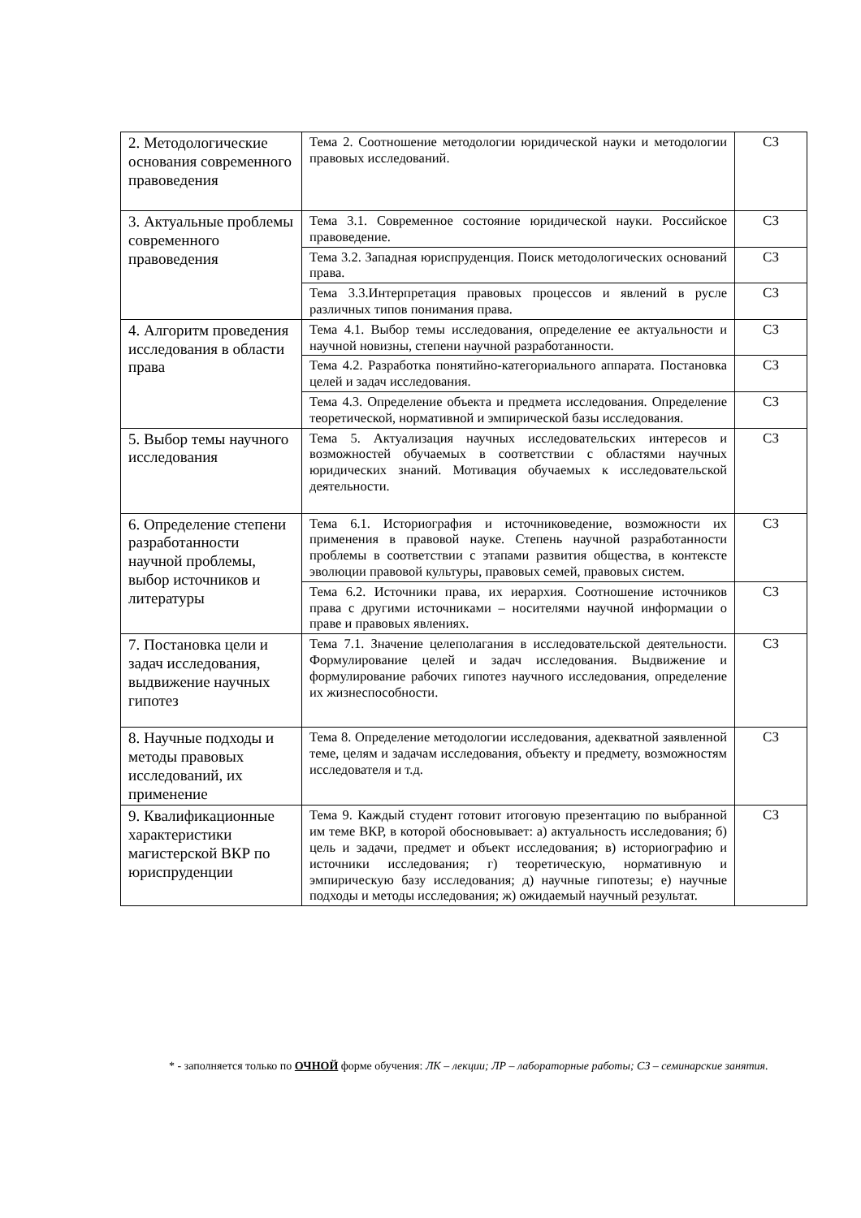| 2. Методологические основания современного правоведения | Тема 2. Соотношение методологии юридической науки и методологии правовых исследований. | СЗ |
| 3. Актуальные проблемы современного правоведения | Тема 3.1. Современное состояние юридической науки. Российское правоведение. | СЗ |
| | Тема 3.2. Западная юриспруденция. Поиск методологических оснований права. | СЗ |
| | Тема 3.3.Интерпретация правовых процессов и явлений в русле различных типов понимания права. | СЗ |
| 4. Алгоритм проведения исследования в области права | Тема 4.1. Выбор темы исследования, определение ее актуальности и научной новизны, степени научной разработанности. | СЗ |
| | Тема 4.2. Разработка понятийно-категориального аппарата. Постановка целей и задач исследования. | СЗ |
| | Тема 4.3. Определение объекта и предмета исследования. Определение теоретической, нормативной и эмпирической базы исследования. | СЗ |
| 5. Выбор темы научного исследования | Тема 5. Актуализация научных исследовательских интересов и возможностей обучаемых в соответствии с областями научных юридических знаний. Мотивация обучаемых к исследовательской деятельности. | СЗ |
| 6. Определение степени разработанности научной проблемы, выбор источников и литературы | Тема 6.1. Историография и источниковедение, возможности их применения в правовой науке. Степень научной разработанности проблемы в соответствии с этапами развития общества, в контексте эволюции правовой культуры, правовых семей, правовых систем. | СЗ |
| | Тема 6.2. Источники права, их иерархия. Соотношение источников права с другими источниками – носителями научной информации о праве и правовых явлениях. | СЗ |
| 7. Постановка цели и задач исследования, выдвижение научных гипотез | Тема 7.1. Значение целеполагания в исследовательской деятельности. Формулирование целей и задач исследования. Выдвижение и формулирование рабочих гипотез научного исследования, определение их жизнеспособности. | СЗ |
| 8. Научные подходы и методы правовых исследований, их применение | Тема 8. Определение методологии исследования, адекватной заявленной теме, целям и задачам исследования, объекту и предмету, возможностям исследователя и т.д. | СЗ |
| 9. Квалификационные характеристики магистерской ВКР по юриспруденции | Тема 9. Каждый студент готовит итоговую презентацию по выбранной им теме ВКР, в которой обосновывает: а) актуальность исследования; б) цель и задачи, предмет и объект исследования; в) историографию и источники исследования; г) теоретическую, нормативную и эмпирическую базу исследования; д) научные гипотезы; е) научные подходы и методы исследования; ж) ожидаемый научный результат. | СЗ |
* - заполняется только по ОЧНОЙ форме обучения: ЛК – лекции; ЛР – лабораторные работы; СЗ – семинарские занятия.